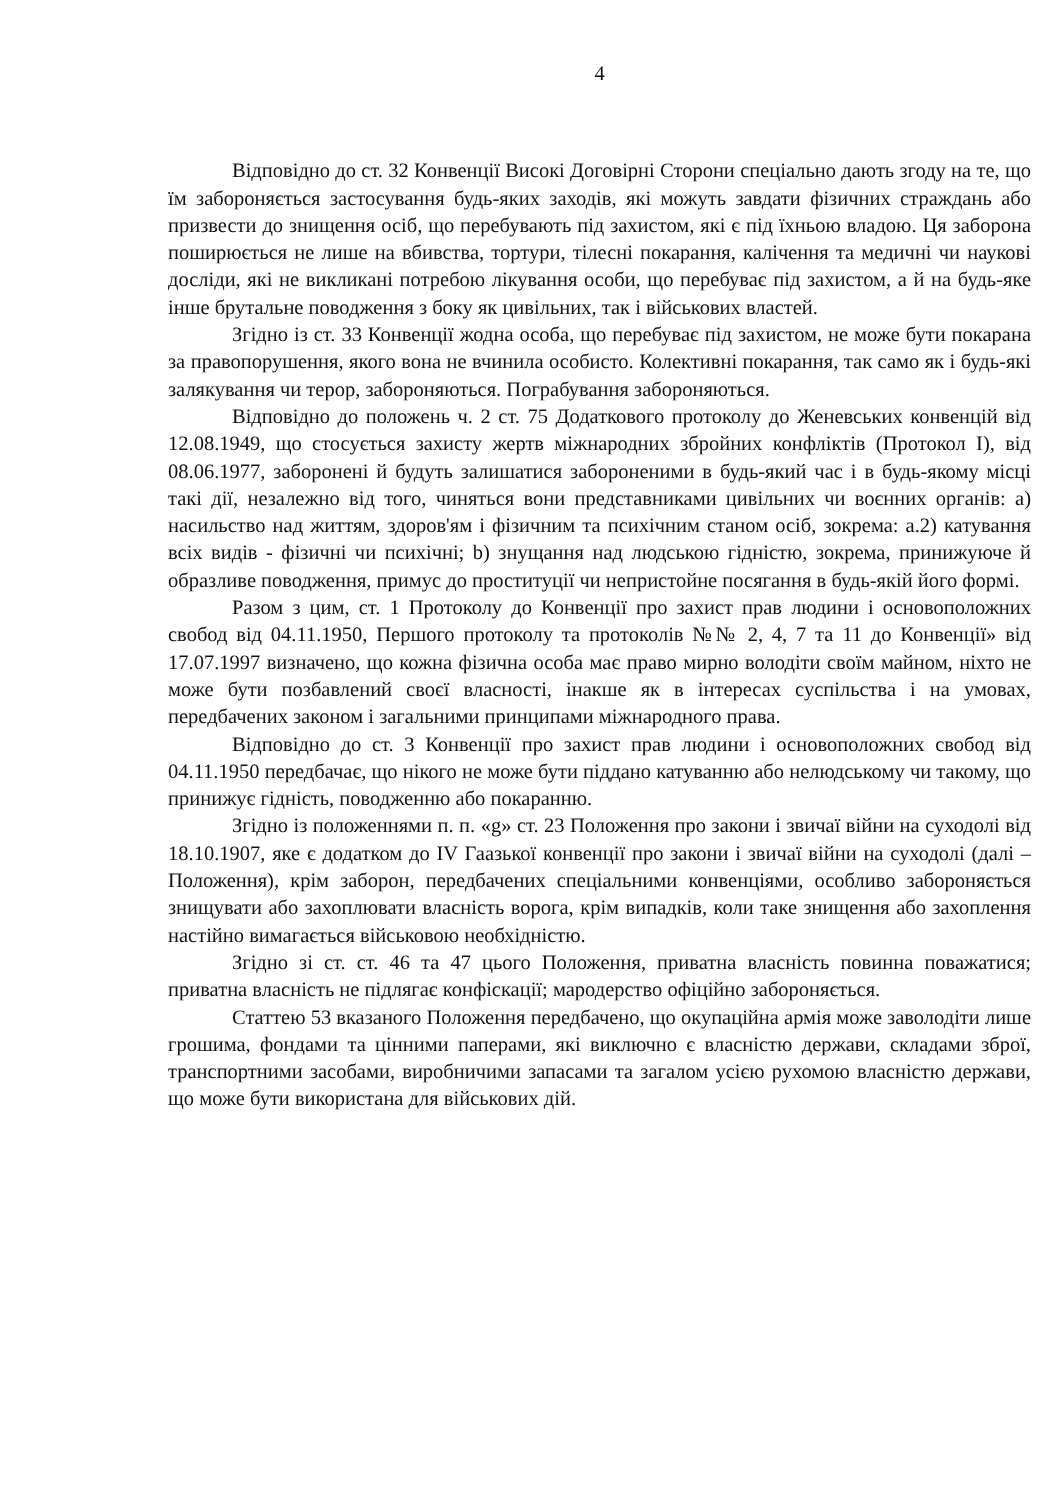4
Відповідно до ст. 32 Конвенції Високі Договірні Сторони спеціально дають згоду на те, що їм забороняється застосування будь-яких заходів, які можуть завдати фізичних страждань або призвести до знищення осіб, що перебувають під захистом, які є під їхньою владою. Ця заборона поширюється не лише на вбивства, тортури, тілесні покарання, калічення та медичні чи наукові досліди, які не викликані потребою лікування особи, що перебуває під захистом, а й на будь-яке інше брутальне поводження з боку як цивільних, так і військових властей.
Згідно із ст. 33 Конвенції жодна особа, що перебуває під захистом, не може бути покарана за правопорушення, якого вона не вчинила особисто. Колективні покарання, так само як і будь-які залякування чи терор, забороняються. Пограбування забороняються.
Відповідно до положень ч. 2 ст. 75 Додаткового протоколу до Женевських конвенцій від 12.08.1949, що стосується захисту жертв міжнародних збройних конфліктів (Протокол I), від 08.06.1977, заборонені й будуть залишатися забороненими в будь-який час і в будь-якому місці такі дії, незалежно від того, чиняться вони представниками цивільних чи воєнних органів: a) насильство над життям, здоров'ям і фізичним та психічним станом осіб, зокрема: a.2) катування всіх видів - фізичні чи психічні; b) знущання над людською гідністю, зокрема, принижуюче й образливе поводження, примус до проституції чи непристойне посягання в будь-якій його формі.
Разом з цим, ст. 1 Протоколу до Конвенції про захист прав людини і основоположних свобод від 04.11.1950, Першого протоколу та протоколів №№ 2, 4, 7 та 11 до Конвенції» від 17.07.1997 визначено, що кожна фізична особа має право мирно володіти своїм майном, ніхто не може бути позбавлений своєї власності, інакше як в інтересах суспільства і на умовах, передбачених законом і загальними принципами міжнародного права.
Відповідно до ст. 3 Конвенції про захист прав людини і основоположних свобод від 04.11.1950 передбачає, що нікого не може бути піддано катуванню або нелюдському чи такому, що принижує гідність, поводженню або покаранню.
Згідно із положеннями п. п. «g» ст. 23 Положення про закони і звичаї війни на суходолі від 18.10.1907, яке є додатком до IV Гаазької конвенції про закони і звичаї війни на суходолі (далі – Положення), крім заборон, передбачених спеціальними конвенціями, особливо забороняється знищувати або захоплювати власність ворога, крім випадків, коли таке знищення або захоплення настійно вимагається військовою необхідністю.
Згідно зі ст. ст. 46 та 47 цього Положення, приватна власність повинна поважатися; приватна власність не підлягає конфіскації; мародерство офіційно забороняється.
Статтею 53 вказаного Положення передбачено, що окупаційна армія може заволодіти лише грошима, фондами та цінними паперами, які виключно є власністю держави, складами зброї, транспортними засобами, виробничими запасами та загалом усією рухомою власністю держави, що може бути використана для військових дій.